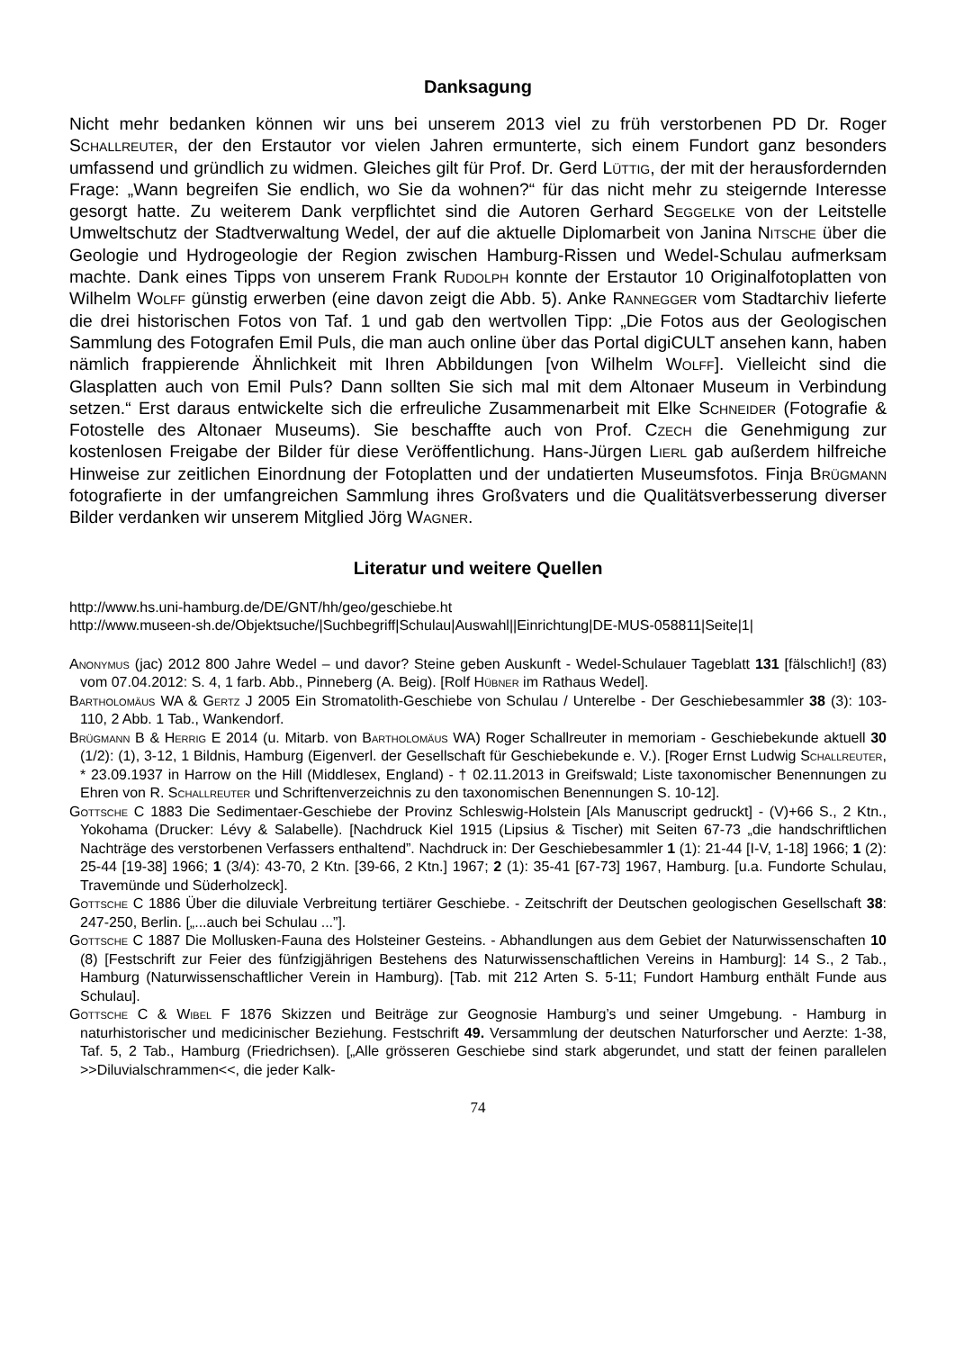Danksagung
Nicht mehr bedanken können wir uns bei unserem 2013 viel zu früh verstorbenen PD Dr. Roger Schallreuter, der den Erstautor vor vielen Jahren ermunterte, sich einem Fundort ganz besonders umfassend und gründlich zu widmen. Gleiches gilt für Prof. Dr. Gerd Lüttig, der mit der herausfordernden Frage: „Wann begreifen Sie endlich, wo Sie da wohnen?“ für das nicht mehr zu steigernde Interesse gesorgt hatte. Zu weiterem Dank verpflichtet sind die Autoren Gerhard Seggelke von der Leitstelle Umweltschutz der Stadtverwaltung Wedel, der auf die aktuelle Diplomarbeit von Janina Nitsche über die Geologie und Hydrogeologie der Region zwischen Hamburg-Rissen und Wedel-Schulau aufmerksam machte. Dank eines Tipps von unserem Frank Rudolph konnte der Erstautor 10 Originalfotoplatten von Wilhelm Wolff günstig erwerben (eine davon zeigt die Abb. 5). Anke Rannegger vom Stadtarchiv lieferte die drei historischen Fotos von Taf. 1 und gab den wertvollen Tipp: „Die Fotos aus der Geologischen Sammlung des Fotografen Emil Puls, die man auch online über das Portal digiCULT ansehen kann, haben nämlich frappierende Ähnlichkeit mit Ihren Abbildungen [von Wilhelm Wolff]. Vielleicht sind die Glasplatten auch von Emil Puls? Dann sollten Sie sich mal mit dem Altonaer Museum in Verbindung setzen.“ Erst daraus entwickelte sich die erfreuliche Zusammenarbeit mit Elke Schneider (Fotografie & Fotostelle des Altonaer Museums). Sie beschaffte auch von Prof. Czech die Genehmigung zur kostenlosen Freigabe der Bilder für diese Veröffentlichung. Hans-Jürgen Lierl gab außerdem hilfreiche Hinweise zur zeitlichen Einordnung der Fotoplatten und der undatierten Museumsfotos. Finja Brügmann fotografierte in der umfangreichen Sammlung ihres Großvaters und die Qualitätsverbesserung diverser Bilder verdanken wir unserem Mitglied Jörg Wagner.
Literatur und weitere Quellen
http://www.hs.uni-hamburg.de/DE/GNT/hh/geo/geschiebe.ht
http://www.museen-sh.de/Objektsuche/|Suchbegriff|Schulau|Auswahl||Einrichtung|DE-MUS-058811|Seite|1|
Anonymus (jac) 2012 800 Jahre Wedel – und davor? Steine geben Auskunft - Wedel-Schulauer Tageblatt 131 [fälschlich!] (83) vom 07.04.2012: S. 4, 1 farb. Abb., Pinneberg (A. Beig). [Rolf Hübner im Rathaus Wedel].
Bartholomäus WA & Gertz J 2005 Ein Stromatolith-Geschiebe von Schulau / Unterelbe - Der Geschiebesammler 38 (3): 103-110, 2 Abb. 1 Tab., Wankendorf.
Brügmann B & Herrig E 2014 (u. Mitarb. von Bartholomäus WA) Roger Schallreuter in memoriam - Geschiebekunde aktuell 30 (1/2): (1), 3-12, 1 Bildnis, Hamburg (Eigenverl. der Gesellschaft für Geschiebekunde e. V.). [Roger Ernst Ludwig Schallreuter, * 23.09.1937 in Harrow on the Hill (Middlesex, England) - † 02.11.2013 in Greifswald; Liste taxonomischer Benennungen zu Ehren von R. Schallreuter und Schriftenverzeichnis zu den taxonomischen Benennungen S. 10-12].
Gottsche C 1883 Die Sedimentaer-Geschiebe der Provinz Schleswig-Holstein [Als Manuscript gedruckt] - (V)+66 S., 2 Ktn., Yokohama (Drucker: Lévy & Salabelle). [Nachdruck Kiel 1915 (Lipsius & Tischer) mit Seiten 67-73 „die handschriftlichen Nachträge des verstorbenen Verfassers enthaltend”. Nachdruck in: Der Geschiebesammler 1 (1): 21-44 [I-V, 1-18] 1966; 1 (2): 25-44 [19-38] 1966; 1 (3/4): 43-70, 2 Ktn. [39-66, 2 Ktn.] 1967; 2 (1): 35-41 [67-73] 1967, Hamburg. [u.a. Fundorte Schulau, Travemünde und Süderholzeck].
Gottsche C 1886 Über die diluviale Verbreitung tertiärer Geschiebe. - Zeitschrift der Deutschen geologischen Gesellschaft 38: 247-250, Berlin. [„...auch bei Schulau ...”].
Gottsche C 1887 Die Mollusken-Fauna des Holsteiner Gesteins. - Abhandlungen aus dem Gebiet der Naturwissenschaften 10 (8) [Festschrift zur Feier des fünfzigjährigen Bestehens des Naturwissenschaftlichen Vereins in Hamburg]: 14 S., 2 Tab., Hamburg (Naturwissenschaftlicher Verein in Hamburg). [Tab. mit 212 Arten S. 5-11; Fundort Hamburg enthält Funde aus Schulau].
Gottsche C & Wibel F 1876 Skizzen und Beiträge zur Geognosie Hamburg’s und seiner Umgebung. - Hamburg in naturhistorischer und medicinischer Beziehung. Festschrift 49. Versammlung der deutschen Naturforscher und Aerzte: 1-38, Taf. 5, 2 Tab., Hamburg (Friedrichsen). [„Alle grösseren Geschiebe sind stark abgerundet, und statt der feinen parallelen >>Diluvialschrammen<<, die jeder Kalk-
74